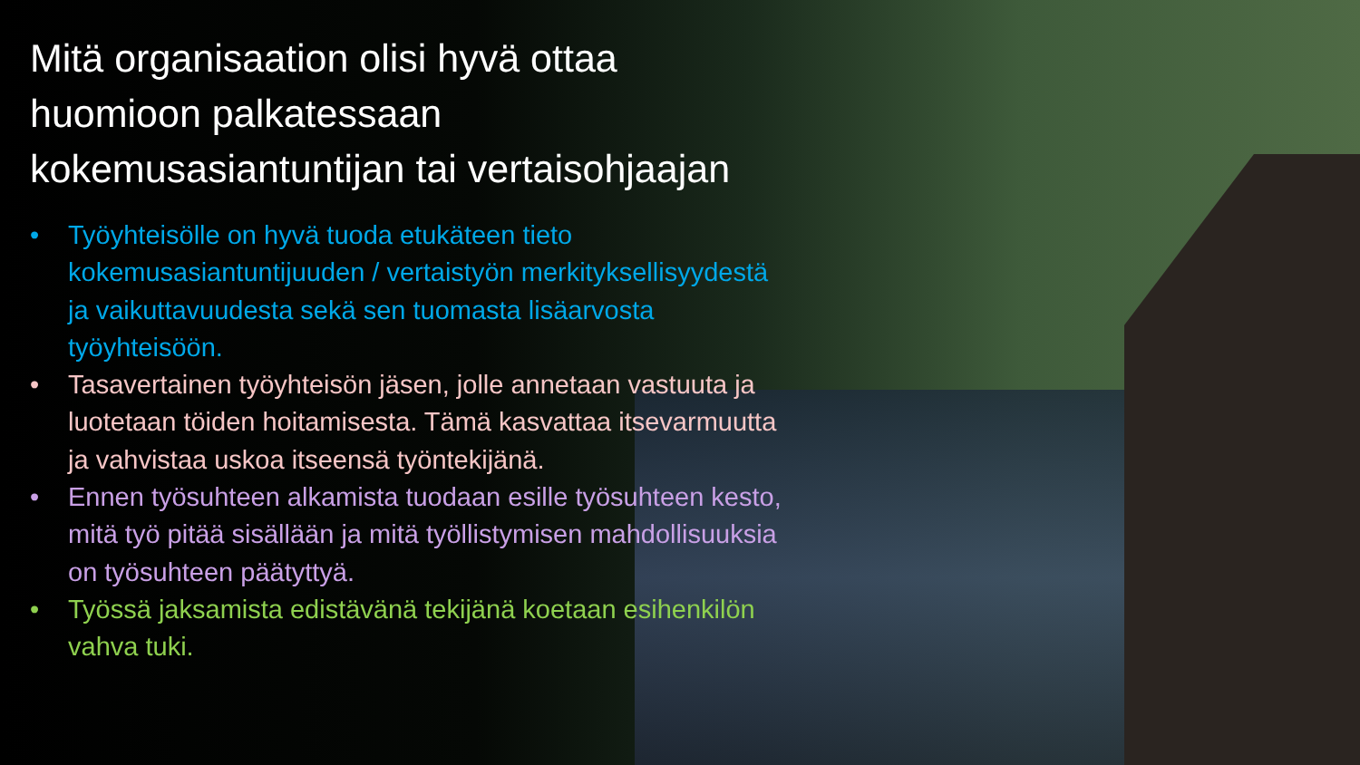Mitä organisaation olisi hyvä ottaa huomioon palkatessaan kokemusasiantuntijan tai vertaisohjaajan
• Työyhteisölle on hyvä tuoda etukäteen tieto kokemusasiantuntijuuden / vertaistyön merkityksellisyydestä ja vaikuttavuudesta sekä sen tuomasta lisäarvosta työyhteisöön.
• Tasavertainen työyhteisön jäsen, jolle annetaan vastuuta ja luotetaan töiden hoitamisesta. Tämä kasvattaa itsevarmuutta ja vahvistaa uskoa itseensä työntekijänä.
• Ennen työsuhteen alkamista tuodaan esille työsuhteen kesto, mitä työ pitää sisällään ja mitä työllistymisen mahdollisuuksia on työsuhteen päätyttyä.
• Työssä jaksamista edistävänä tekijänä koetaan esihenkilön vahva tuki.